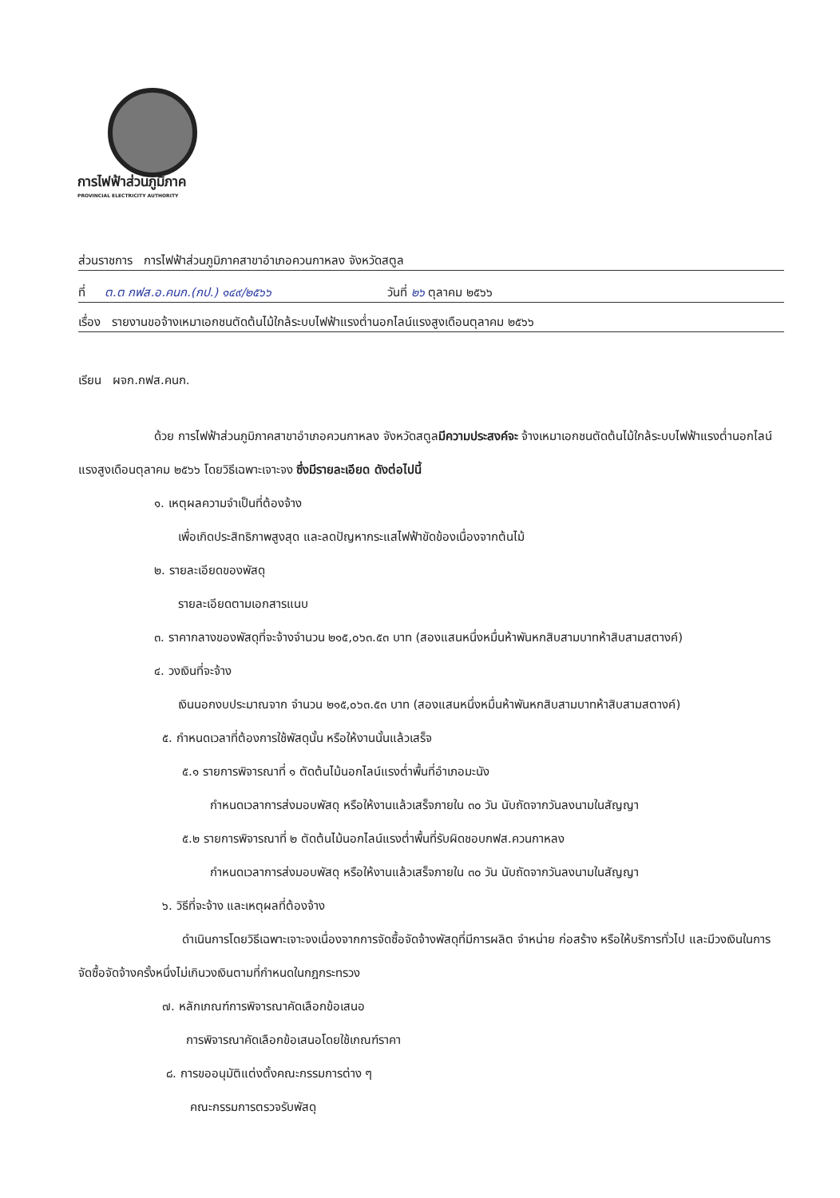การไฟฟ้าส่วนภูมิภาค
PROVINCIAL ELECTRICITY AUTHORITY
ส่วนราชการ การไฟฟ้าส่วนภูมิภาคสาขาอำเภอควนกาหลง จังหวัดสตูล
ที่ ต.ต กฟส.อ.คนก.(กป.) ๑๔๙/๒๕๖๖ วันที่ ๒๖ ตุลาคม ๒๕๖๖
เรื่อง รายงานขอจ้างเหมาเอกชนตัดต้นไม้ใกล้ระบบไฟฟ้าแรงต่ำนอกไลน์แรงสูงเดือนตุลาคม ๒๕๖๖
เรียน ผจก.กฟส.คนก.
ด้วย การไฟฟ้าส่วนภูมิภาคสาขาอำเภอควนกาหลง จังหวัดสตูลมีความประสงค์จะ จ้างเหมาเอกชนตัดต้นไม้ใกล้ระบบไฟฟ้าแรงต่ำนอกไลน์แรงสูงเดือนตุลาคม ๒๕๖๖ โดยวิธีเฉพาะเจาะจง ซึ่งมีรายละเอียด ดังต่อไปนี้
๑. เหตุผลความจำเป็นที่ต้องจ้าง
เพื่อเกิดประสิทธิภาพสูงสุด และลดปัญหากระแสไฟฟ้าขัดข้องเนื่องจากต้นไม้
๒. รายละเอียดของพัสดุ
รายละเอียดตามเอกสารแนบ
๓. ราคากลางของพัสดุที่จะจ้างจำนวน ๒๑๕,๐๖๓.๕๓ บาท (สองแสนหนึ่งหมื่นห้าพันหกสิบสามบาทห้าสิบสามสตางค์)
๔. วงเงินที่จะจ้าง
เงินนอกงบประมาณจาก จำนวน ๒๑๕,๐๖๓.๕๓ บาท (สองแสนหนึ่งหมื่นห้าพันหกสิบสามบาทห้าสิบสามสตางค์)
๕. กำหนดเวลาที่ต้องการใช้พัสดุนั้น หรือให้งานนั้นแล้วเสร็จ
๕.๑ รายการพิจารณาที่ ๑ ตัดต้นไม้นอกไลน์แรงต่ำพื้นที่อำเภอมะนัง
กำหนดเวลาการส่งมอบพัสดุ หรือให้งานแล้วเสร็จภายใน ๓๐ วัน นับถัดจากวันลงนามในสัญญา
๕.๒ รายการพิจารณาที่ ๒ ตัดต้นไม้นอกไลน์แรงต่ำพื้นที่รับผิดชอบกฟส.ควนกาหลง
กำหนดเวลาการส่งมอบพัสดุ หรือให้งานแล้วเสร็จภายใน ๓๐ วัน นับถัดจากวันลงนามในสัญญา
๖. วิธีที่จะจ้าง และเหตุผลที่ต้องจ้าง
ดำเนินการโดยวิธีเฉพาะเจาะจงเนื่องจากการจัดซื้อจัดจ้างพัสดุที่มีการผลิต จำหน่าย ก่อสร้าง หรือให้บริการทั่วไป และมีวงเงินในการจัดซื้อจัดจ้างครั้งหนึ่งไม่เกินวงเงินตามที่กำหนดในกฎกระทรวง
๗. หลักเกณฑ์การพิจารณาคัดเลือกข้อเสนอ
การพิจารณาคัดเลือกข้อเสนอโดยใช้เกณฑ์ราคา
๘. การขออนุมัติแต่งตั้งคณะกรรมการต่าง ๆ
คณะกรรมการตรวจรับพัสดุ